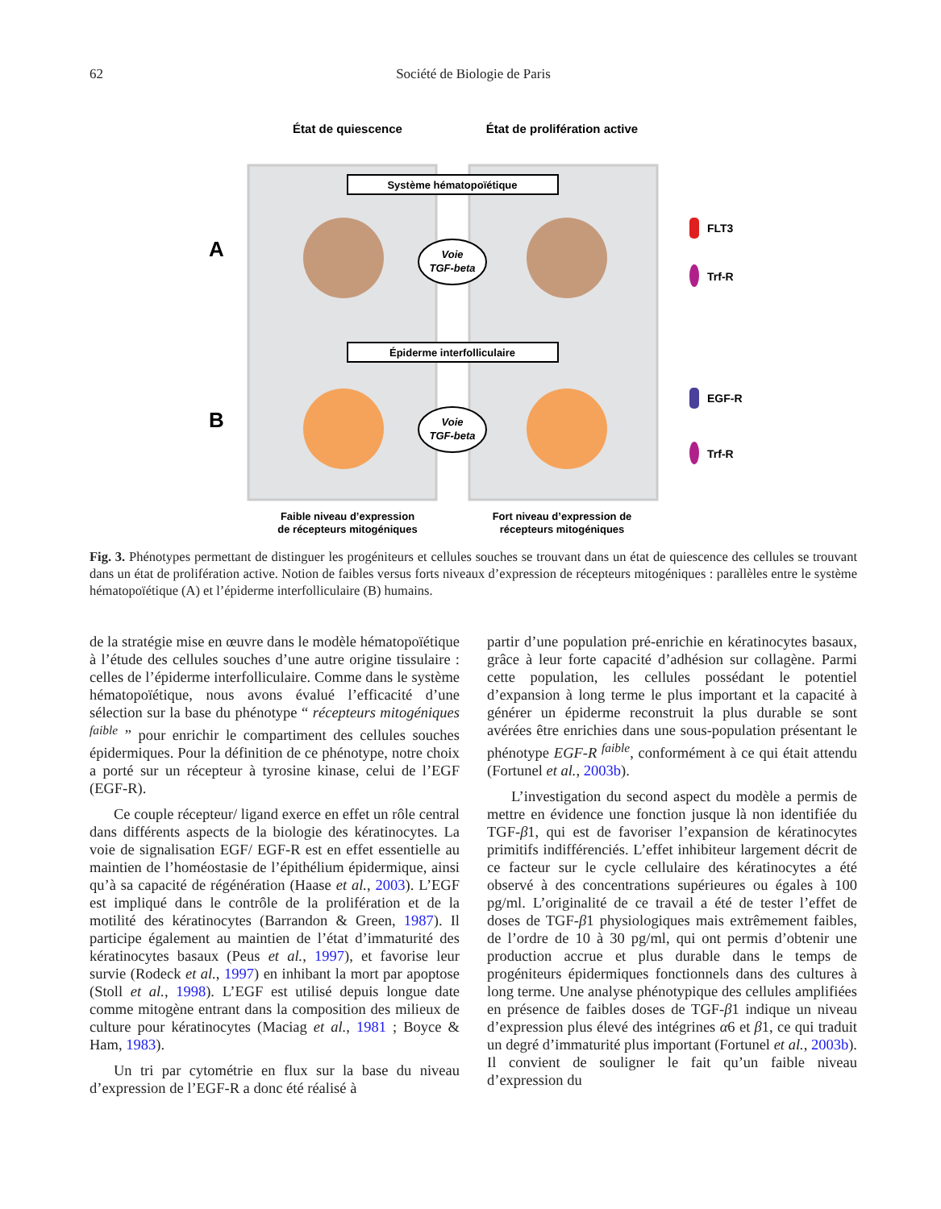62
Société de Biologie de Paris
État de quiescence
État de prolifération active
Système hématopoïétique
Épiderme interfolliculaire
A
B
Voie
TGF-beta
Voie
TGF-beta
FLT3
Trf-R
EGF-R
Trf-R
Faible niveau d’expression
de récepteurs mitogéniques
Fort niveau d’expression de
récepteurs mitogéniques
Fig. 3. Phénotypes permettant de distinguer les progéniteurs et cellules souches se trouvant dans un état de quiescence des cellules se trouvant dans un état de prolifération active. Notion de faibles versus forts niveaux d’expression de récepteurs mitogéniques : parallèles entre le système hématopoïétique (A) et l’épiderme interfolliculaire (B) humains.
de la stratégie mise en œuvre dans le modèle hématopoïétique à l’étude des cellules souches d’une autre origine tissulaire : celles de l’épiderme interfolliculaire. Comme dans le système hématopoïétique, nous avons évalué l’efficacité d’une sélection sur la base du phénotype “ récepteurs mitogéniques <sup>faible</sup> ” pour enrichir le compartiment des cellules souches épidermiques. Pour la définition de ce phénotype, notre choix a porté sur un récepteur à tyrosine kinase, celui de l’EGF (EGF-R).
Ce couple récepteur/ ligand exerce en effet un rôle central dans différents aspects de la biologie des kératinocytes. La voie de signalisation EGF/ EGF-R est en effet essentielle au maintien de l’homéostasie de l’épithélium épidermique, ainsi qu’à sa capacité de régénération (Haase et al., 2003). L’EGF est impliqué dans le contrôle de la prolifération et de la motilité des kératinocytes (Barrandon & Green, 1987). Il participe également au maintien de l’état d’immaturité des kératinocytes basaux (Peus et al., 1997), et favorise leur survie (Rodeck et al., 1997) en inhibant la mort par apoptose (Stoll et al., 1998). L’EGF est utilisé depuis longue date comme mitogène entrant dans la composition des milieux de culture pour kératinocytes (Maciag et al., 1981 ; Boyce & Ham, 1983).
Un tri par cytométrie en flux sur la base du niveau d’expression de l’EGF-R a donc été réalisé à
partir d’une population pré-enrichie en kératinocytes basaux, grâce à leur forte capacité d’adhésion sur collagène. Parmi cette population, les cellules possédant le potentiel d’expansion à long terme le plus important et la capacité à générer un épiderme reconstruit la plus durable se sont avérées être enrichies dans une sous-population présentant le phénotype EGF-R <sup>faible</sup>, conformément à ce qui était attendu (Fortunel et al., 2003b).
L’investigation du second aspect du modèle a permis de mettre en évidence une fonction jusque là non identifiée du TGF-β1, qui est de favoriser l’expansion de kératinocytes primitifs indifférenciés. L’effet inhibiteur largement décrit de ce facteur sur le cycle cellulaire des kératinocytes a été observé à des concentrations supérieures ou égales à 100 pg/ml. L’originalité de ce travail a été de tester l’effet de doses de TGF-β1 physiologiques mais extrêmement faibles, de l’ordre de 10 à 30 pg/ml, qui ont permis d’obtenir une production accrue et plus durable dans le temps de progéniteurs épidermiques fonctionnels dans des cultures à long terme. Une analyse phénotypique des cellules amplifiées en présence de faibles doses de TGF-β1 indique un niveau d’expression plus élevé des intégrines α6 et β1, ce qui traduit un degré d’immaturité plus important (Fortunel et al., 2003b). Il convient de souligner le fait qu’un faible niveau d’expression du